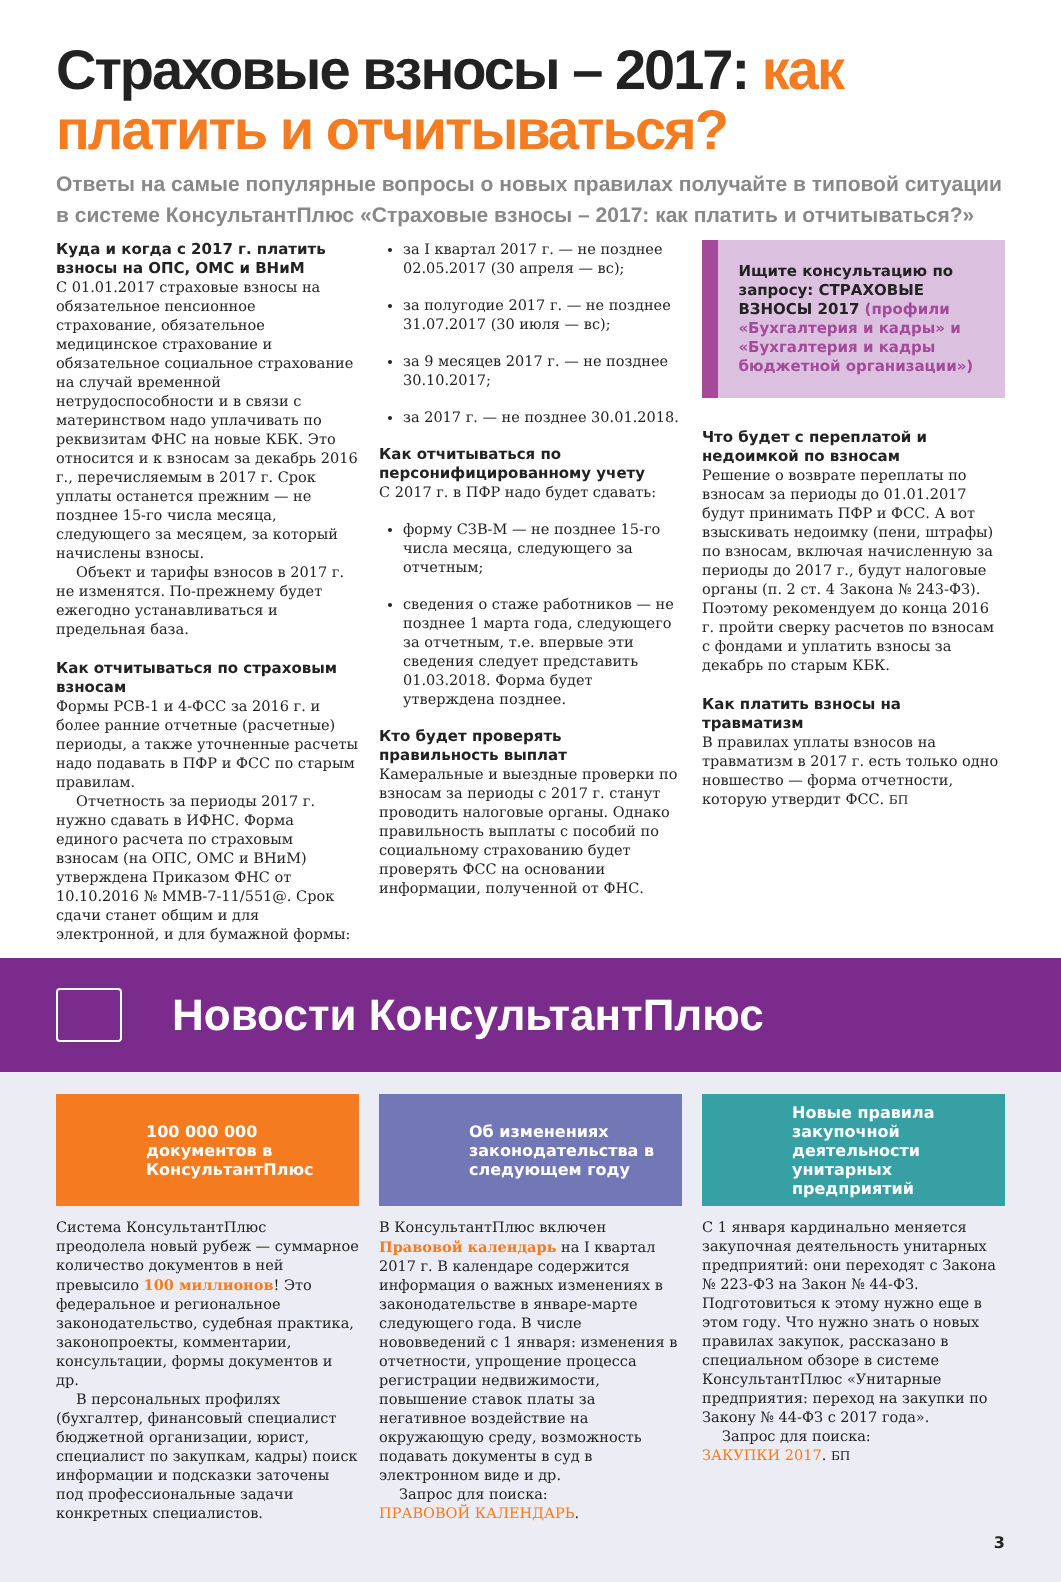Страховые взносы – 2017: как платить и отчитываться?
Ответы на самые популярные вопросы о новых правилах получайте в типовой ситуации в системе КонсультантПлюс «Страховые взносы – 2017: как платить и отчитываться?»
Куда и когда с 2017 г. платить взносы на ОПС, ОМС и ВНиМ
С 01.01.2017 страховые взносы на обязательное пенсионное страхование, обязательное медицинское страхование и обязательное социальное страхование на случай временной нетрудоспособности и в связи с материнством надо уплачивать по реквизитам ФНС на новые КБК. Это относится и к взносам за декабрь 2016 г., перечисляемым в 2017 г. Срок уплаты останется прежним — не позднее 15-го числа месяца, следующего за месяцем, за который начислены взносы.
Объект и тарифы взносов в 2017 г. не изменятся. По-прежнему будет ежегодно устанавливаться и предельная база.
Как отчитываться по страховым взносам
Формы РСВ-1 и 4-ФСС за 2016 г. и более ранние отчетные (расчетные) периоды, а также уточненные расчеты надо подавать в ПФР и ФСС по старым правилам.
Отчетность за периоды 2017 г. нужно сдавать в ИФНС. Форма единого расчета по страховым взносам (на ОПС, ОМС и ВНиМ) утверждена Приказом ФНС от 10.10.2016 № ММВ-7-11/551@. Срок сдачи станет общим и для электронной, и для бумажной формы:
за I квартал 2017 г. — не позднее 02.05.2017 (30 апреля — вс);
за полугодие 2017 г. — не позднее 31.07.2017 (30 июля — вс);
за 9 месяцев 2017 г. — не позднее 30.10.2017;
за 2017 г. — не позднее 30.01.2018.
Как отчитываться по персонифицированному учету
С 2017 г. в ПФР надо будет сдавать:
форму СЗВ-М — не позднее 15-го числа месяца, следующего за отчетным;
сведения о стаже работников — не позднее 1 марта года, следующего за отчетным, т.е. впервые эти сведения следует представить 01.03.2018. Форма будет утверждена позднее.
Кто будет проверять правильность выплат
Камеральные и выездные проверки по взносам за периоды с 2017 г. станут проводить налоговые органы. Однако правильность выплаты с пособий по социальному страхованию будет проверять ФСС на основании информации, полученной от ФНС.
Ищите консультацию по запросу: СТРАХОВЫЕ ВЗНОСЫ 2017 (профили «Бухгалтерия и кадры» и «Бухгалтерия и кадры бюджетной организации»)
Что будет с переплатой и недоимкой по взносам
Решение о возврате переплаты по взносам за периоды до 01.01.2017 будут принимать ПФР и ФСС. А вот взыскивать недоимку (пени, штрафы) по взносам, включая начисленную за периоды до 2017 г., будут налоговые органы (п. 2 ст. 4 Закона № 243-ФЗ). Поэтому рекомендуем до конца 2016 г. пройти сверку расчетов по взносам с фондами и уплатить взносы за декабрь по старым КБК.
Как платить взносы на травматизм
В правилах уплаты взносов на травматизм в 2017 г. есть только одно новшество — форма отчетности, которую утвердит ФСС. БП
Новости КонсультантПлюс
100 000 000 документов в КонсультантПлюс
Об изменениях законодательства в следующем году
Новые правила закупочной деятельности унитарных предприятий
Система КонсультантПлюс преодолела новый рубеж — суммарное количество документов в ней превысило 100 миллионов! Это федеральное и региональное законодательство, судебная практика, законопроекты, комментарии, консультации, формы документов и др.
В персональных профилях (бухгалтер, финансовый специалист бюджетной организации, юрист, специалист по закупкам, кадры) поиск информации и подсказки заточены под профессиональные задачи конкретных специалистов.
В КонсультантПлюс включен Правовой календарь на I квартал 2017 г. В календаре содержится информация о важных изменениях в законодательстве в январе-марте следующего года. В числе нововведений с 1 января: изменения в отчетности, упрощение процесса регистрации недвижимости, повышение ставок платы за негативное воздействие на окружающую среду, возможность подавать документы в суд в электронном виде и др.
Запрос для поиска:
ПРАВОВОЙ КАЛЕНДАРЬ.
С 1 января кардинально меняется закупочная деятельность унитарных предприятий: они переходят с Закона № 223-ФЗ на Закон № 44-ФЗ. Подготовиться к этому нужно еще в этом году. Что нужно знать о новых правилах закупок, рассказано в специальном обзоре в системе КонсультантПлюс «Унитарные предприятия: переход на закупки по Закону № 44-ФЗ с 2017 года».
Запрос для поиска:
ЗАКУПКИ 2017. БП
3